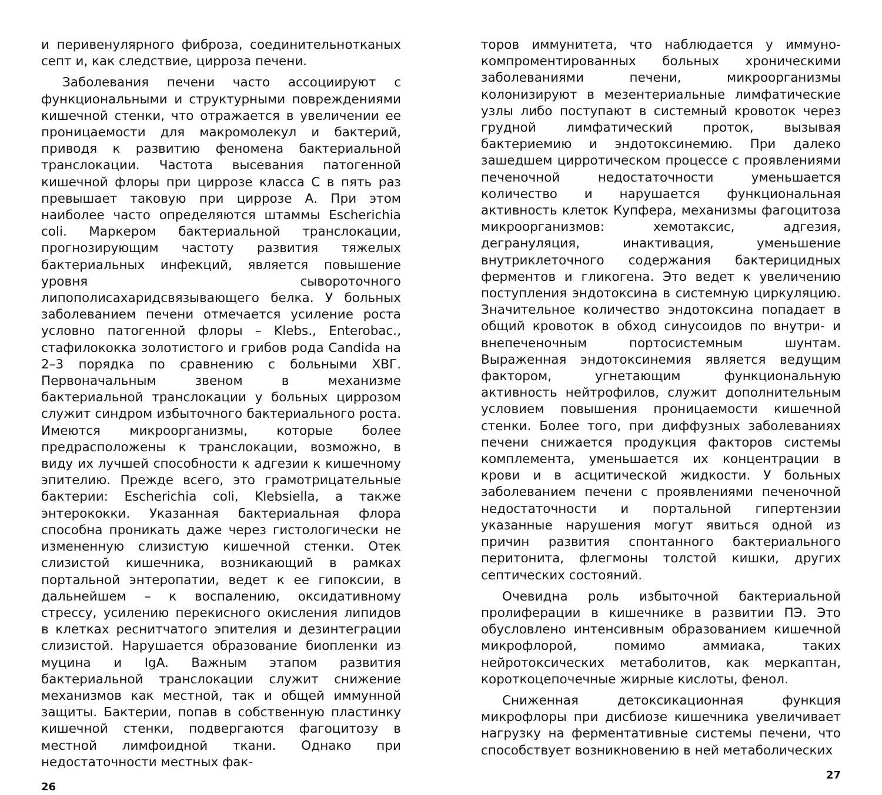и перивенулярного фиброза, соединительнотканых септ и, как следствие, цирроза печени.
Заболевания печени часто ассоциируют с функциональными и структурными повреждениями кишечной стенки, что отражается в увеличении ее проницаемости для макромолекул и бактерий, приводя к развитию феномена бактериальной транслокации. Частота высевания патогенной кишечной флоры при циррозе класса С в пять раз превышает таковую при циррозе А. При этом наиболее часто определяются штаммы Escherichia coli. Маркером бактериальной транслокации, прогнозирующим частоту развития тяжелых бактериальных инфекций, является повышение уровня сывороточного липополисахаридсвязывающего белка. У больных заболеванием печени отмечается усиление роста условно патогенной флоры – Klebs., Enterobac., стафилококка золотистого и грибов рода Candida на 2–3 порядка по сравнению с больными ХВГ. Первоначальным звеном в механизме бактериальной транслокации у больных циррозом служит синдром избыточного бактериального роста. Имеются микроорганизмы, которые более предрасположены к транслокации, возможно, в виду их лучшей способности к адгезии к кишечному эпителию. Прежде всего, это грамотрицательные бактерии: Escherichia coli, Klebsiella, а также энтерококки. Указанная бактериальная флора способна проникать даже через гистологически не измененную слизистую кишечной стенки. Отек слизистой кишечника, возникающий в рамках портальной энтеропатии, ведет к ее гипоксии, в дальнейшем – к воспалению, оксидативному стрессу, усилению перекисного окисления липидов в клетках реснитчатого эпителия и дезинтеграции слизистой. Нарушается образование биопленки из муцина и IgA. Важным этапом развития бактериальной транслокации служит снижение механизмов как местной, так и общей иммунной защиты. Бактерии, попав в собственную пластинку кишечной стенки, подвергаются фагоцитозу в местной лимфоидной ткани. Однако при недостаточности местных фак-
26
торов иммунитета, что наблюдается у иммуно-компроментированных больных хроническими заболеваниями печени, микроорганизмы колонизируют в мезентериальные лимфатические узлы либо поступают в системный кровоток через грудной лимфатический проток, вызывая бактериемию и эндотоксинемию. При далеко зашедшем цирротическом процессе с проявлениями печеночной недостаточности уменьшается количество и нарушается функциональная активность клеток Купфера, механизмы фагоцитоза микроорганизмов: хемотаксис, адгезия, дегрануляция, инактивация, уменьшение внутриклеточного содержания бактерицидных ферментов и гликогена. Это ведет к увеличению поступления эндотоксина в системную циркуляцию. Значительное количество эндотоксина попадает в общий кровоток в обход синусоидов по внутри- и внепеченочным портосистемным шунтам. Выраженная эндотоксинемия является ведущим фактором, угнетающим функциональную активность нейтрофилов, служит дополнительным условием повышения проницаемости кишечной стенки. Более того, при диффузных заболеваниях печени снижается продукция факторов системы комплемента, уменьшается их концентрации в крови и в асцитической жидкости. У больных заболеванием печени с проявлениями печеночной недостаточности и портальной гипертензии указанные нарушения могут явиться одной из причин развития спонтанного бактериального перитонита, флегмоны толстой кишки, других септических состояний.
Очевидна роль избыточной бактериальной пролиферации в кишечнике в развитии ПЭ. Это обусловлено интенсивным образованием кишечной микрофлорой, помимо аммиака, таких нейротоксических метаболитов, как меркаптан, короткоцепочечные жирные кислоты, фенол.
Сниженная детоксикационная функция микрофлоры при дисбиозе кишечника увеличивает нагрузку на ферментативные системы печени, что способствует возникновению в ней метаболических
27